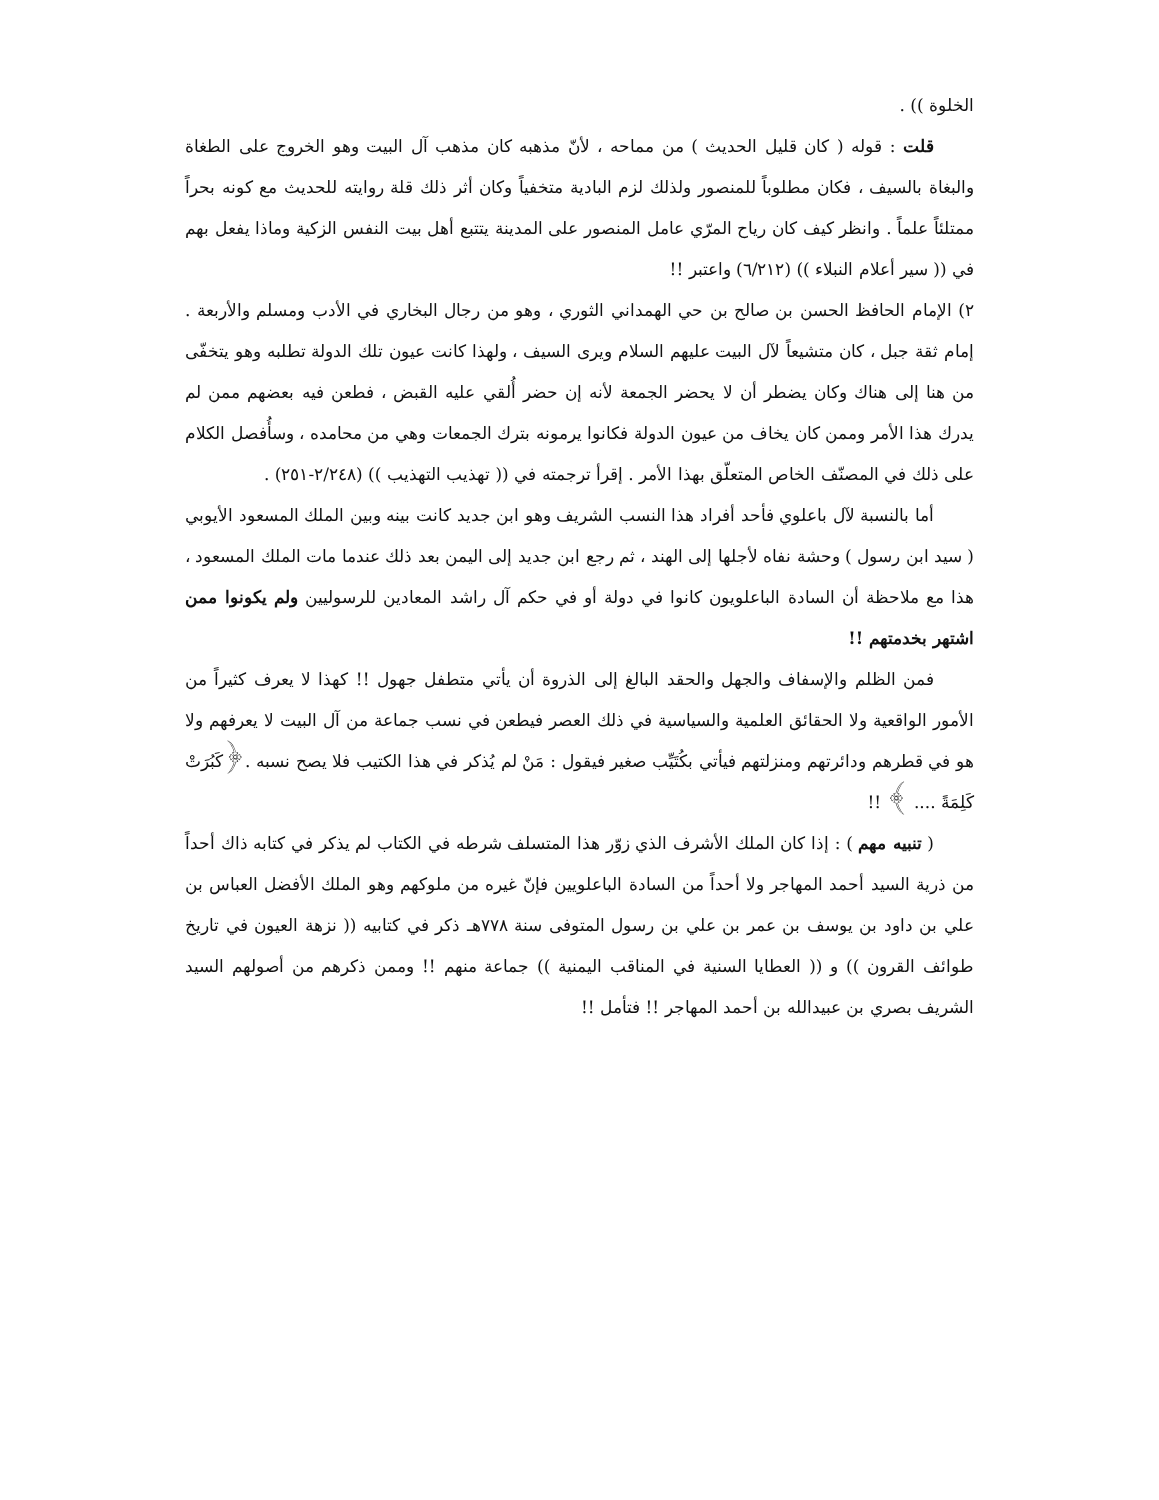الخلوة )) .
قلت : قوله ( كان قليل الحديث ) من مماحه ، لأنّ مذهبه كان مذهب آل البيت وهو الخروج على الطغاة والبغاة بالسيف ، فكان مطلوباً للمنصور ولذلك لزم البادية متخفياً وكان أثر ذلك قلة روايته للحديث مع كونه بحراً ممتلئاً علماً . وانظر كيف كان رياح المرّي عامل المنصور على المدينة يتتبع أهل بيت النفس الزكية وماذا يفعل بهم في (( سير أعلام النبلاء )) (٦/٢١٢) واعتبر !!
٢) الإمام الحافظ الحسن بن صالح بن حي الهمداني الثوري ، وهو من رجال البخاري في الأدب ومسلم والأربعة . إمام ثقة جبل ، كان متشيعاً لآل البيت عليهم السلام ويرى السيف ، ولهذا كانت عيون تلك الدولة تطلبه وهو يتخفّى من هنا إلى هناك وكان يضطر أن لا يحضر الجمعة لأنه إن حضر أُلقي عليه القبض ، فطعن فيه بعضهم ممن لم يدرك هذا الأمر وممن كان يخاف من عيون الدولة فكانوا يرمونه بترك الجمعات وهي من محامده ، وسأُفصل الكلام على ذلك في المصنّف الخاص المتعلّق بهذا الأمر . إقرأ ترجمته في (( تهذيب التهذيب )) (٢/٢٤٨-٢٥١) .
أما بالنسبة لآل باعلوي فأحد أفراد هذا النسب الشريف وهو ابن جديد كانت بينه وبين الملك المسعود الأيوبي ( سيد ابن رسول ) وحشة نفاه لأجلها إلى الهند ، ثم رجع ابن جديد إلى اليمن بعد ذلك عندما مات الملك المسعود ، هذا مع ملاحظة أن السادة الباعلويون كانوا في دولة أو في حكم آل راشد المعادين للرسوليين ولم يكونوا ممن اشتهر بخدمتهم !!
فمن الظلم والإسفاف والجهل والحقد البالغ إلى الذروة أن يأتي متطفل جهول !! كهذا لا يعرف كثيراً من الأمور الواقعية ولا الحقائق العلمية والسياسية في ذلك العصر فيطعن في نسب جماعة من آل البيت لا يعرفهم ولا هو في قطرهم ودائرتهم ومنزلتهم فيأتي بكُتَيِّب صغير فيقول : مَنْ لم يُذكر في هذا الكتيب فلا يصح نسبه .﴿كَبُرَتْ كَلِمَةً .... ﴾ !!
( تنبيه مهم ) : إذا كان الملك الأشرف الذي زوّر هذا المتسلف شرطه في الكتاب لم يذكر في كتابه ذاك أحداً من ذرية السيد أحمد المهاجر ولا أحداً من السادة الباعلويين فإنّ غيره من ملوكهم وهو الملك الأفضل العباس بن علي بن داود بن يوسف بن عمر بن علي بن رسول المتوفى سنة ٧٧٨هـ ذكر في كتابيه (( نزهة العيون في تاريخ طوائف القرون )) و (( العطايا السنية في المناقب اليمنية )) جماعة منهم !! وممن ذكرهم من أصولهم السيد الشريف بصري بن عبيدالله بن أحمد المهاجر !! فتأمل !!